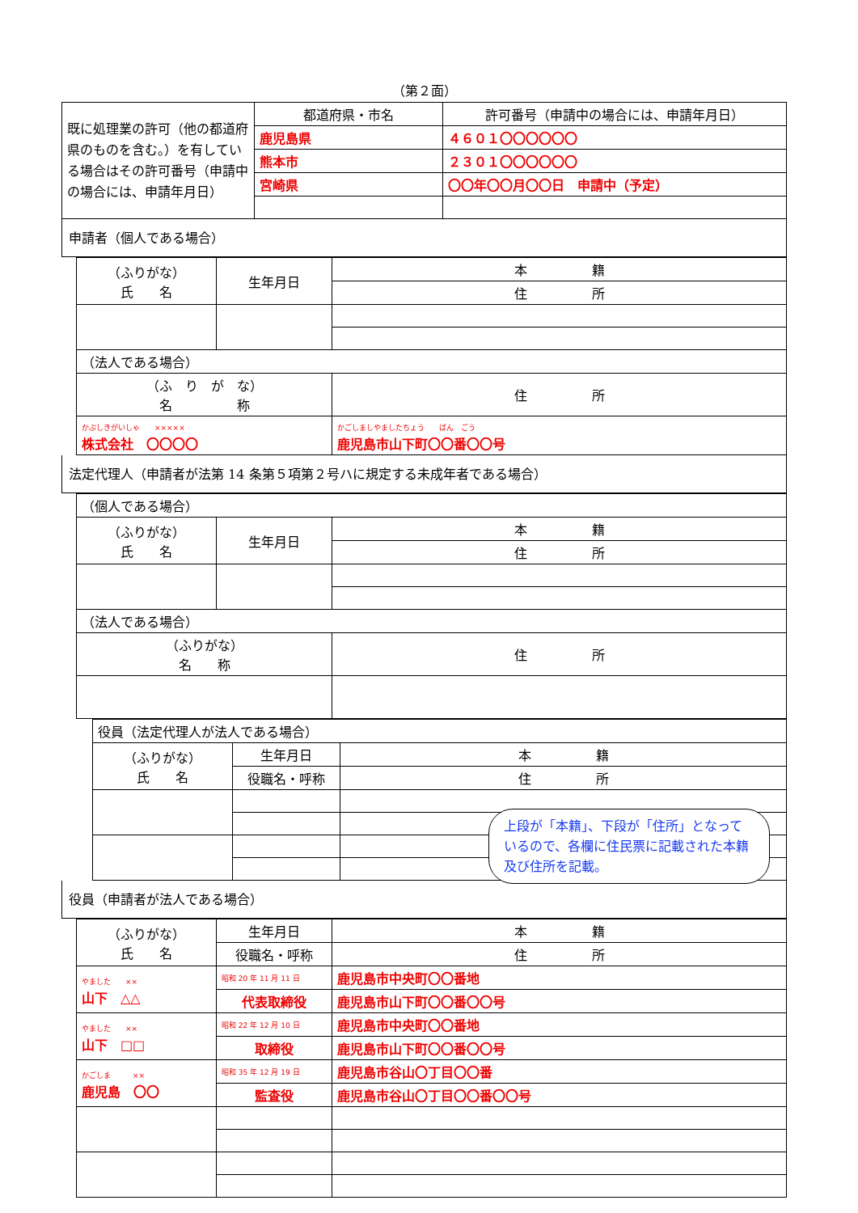（第２面）
| 既に処理業の許可（他の都道府県のものを含む。）を有している場合はその許可番号（申請中の場合には、申請年月日） | 都道府県・市名 | 許可番号（申請中の場合には、申請年月日） |
| | 鹿児島県 | ４６０１〇〇〇〇〇〇 |
| | 熊本市 | ２３０１〇〇〇〇〇〇 |
| | 宮崎県 | 〇〇年〇〇月〇〇日 申請中（予定） |
申請者（個人である場合）
| （ふりがな） 氏 名 | 生年月日 | 本 籍 |
| --- | --- | --- |
| | | 住 所 |
| （法人である場合） | | |
| （ふ り が な） 名 称 | | 住 所 |
| かぶしきがいしゃ ××××× 株式会社 〇〇〇〇 | | かごしましやましたちょう ばん ごう 鹿児島市山下町〇〇番〇〇号 |
法定代理人（申請者が法第 14 条第５項第２号ハに規定する未成年者である場合）
| （個人である場合） | | |
| （ふりがな） 氏 名 | 生年月日 | 本 籍 |
| | | 住 所 |
| （法人である場合） | | |
| （ふりがな） 名 称 | | 住 所 |
| 役員（法定代理人が法人である場合） | | |
| （ふりがな） 氏 名 | 生年月日 | 本 籍 |
| | 役職名・呼称 | 住 所 |
役員（申請者が法人である場合）
| （ふりがな） 氏 名 | 生年月日 | 本 籍 |
| --- | --- | --- |
| | 役職名・呼称 | 住 所 |
| やました ×× 山下 △△ | 昭和 20 年 11 月 11 日 | 鹿児島市中央町〇〇番地 |
| | 代表取締役 | 鹿児島市山下町〇〇番〇〇号 |
| やました ×× 山下 □□ | 昭和 22 年 12 月 10 日 | 鹿児島市中央町〇〇番地 |
| | 取締役 | 鹿児島市山下町〇〇番〇〇号 |
| かごしま ×× 鹿児島 〇〇 | 昭和 35 年 12 月 19 日 | 鹿児島市谷山〇丁目〇〇番 |
| | 監査役 | 鹿児島市谷山〇丁目〇〇番〇〇号 |
上段が「本籍」、下段が「住所」となっているので、各欄に住民票に記載された本籍及び住所を記載。